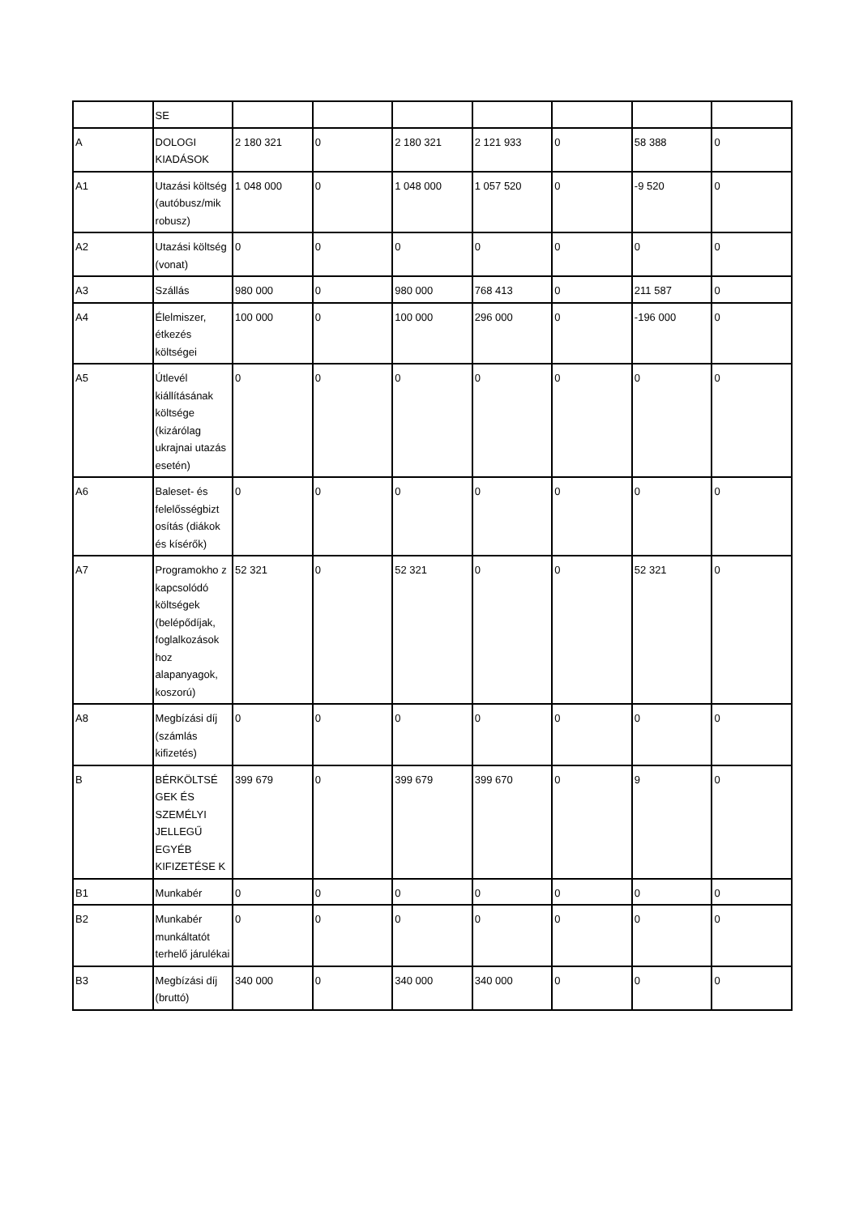| | SE | | | | | | | |
| A | DOLOGI KIADÁSOK | 2 180 321 | 0 | 2 180 321 | 2 121 933 | 0 | 58 388 | 0 |
| A1 | Utazási költség (autóbusz/mik robusz) | 1 048 000 | 0 | 1 048 000 | 1 057 520 | 0 | -9 520 | 0 |
| A2 | Utazási költség (vonat) | 0 | 0 | 0 | 0 | 0 | 0 | 0 |
| A3 | Szállás | 980 000 | 0 | 980 000 | 768 413 | 0 | 211 587 | 0 |
| A4 | Élelmiszer, étkezés költségei | 100 000 | 0 | 100 000 | 296 000 | 0 | -196 000 | 0 |
| A5 | Útlevél kiállításának költsége (kizárólag ukrajnai utazás esetén) | 0 | 0 | 0 | 0 | 0 | 0 | 0 |
| A6 | Baleset- és felelősségbizt osítás (diákok és kísérők) | 0 | 0 | 0 | 0 | 0 | 0 | 0 |
| A7 | Programokho z kapcsolódó költségek (belépődíjak, foglalkozások hoz alapanyagok, koszorú) | 52 321 | 0 | 52 321 | 0 | 0 | 52 321 | 0 |
| A8 | Megbízási díj (számlás kifizetés) | 0 | 0 | 0 | 0 | 0 | 0 | 0 |
| B | BÉRKÖLTSÉ GEK ÉS SZEMÉLYI JELLEGŰ EGYÉB KIFIZETÉSE K | 399 679 | 0 | 399 679 | 399 670 | 0 | 9 | 0 |
| B1 | Munkabér | 0 | 0 | 0 | 0 | 0 | 0 | 0 |
| B2 | Munkabér munkáltatót terhelő járulékai | 0 | 0 | 0 | 0 | 0 | 0 | 0 |
| B3 | Megbízási díj (bruttó) | 340 000 | 0 | 340 000 | 340 000 | 0 | 0 | 0 |